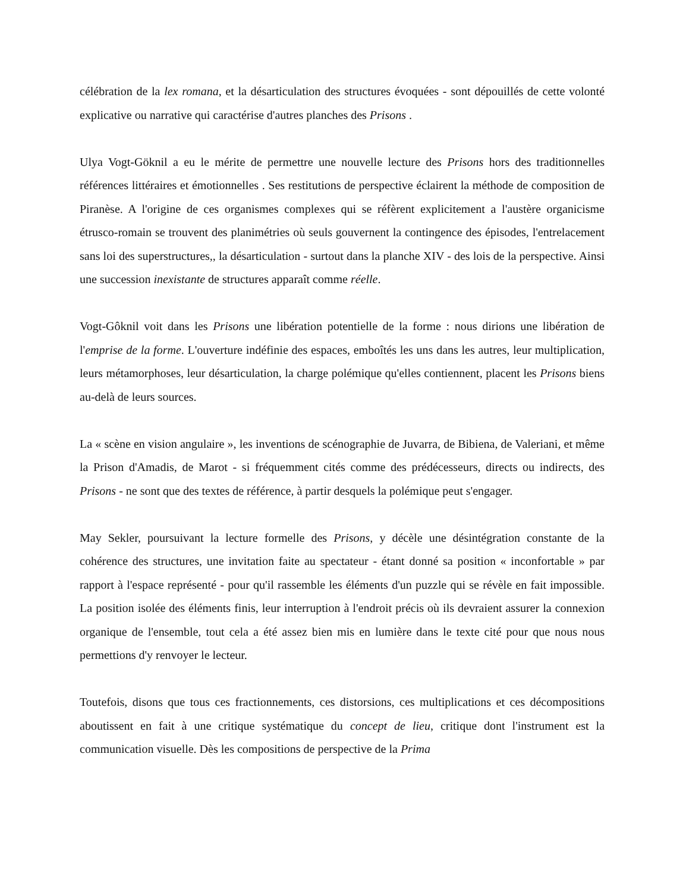célébration de la lex romana, et la désarticulation des structures évoquées - sont dépouillés de cette volonté explicative ou narrative qui caractérise d'autres planches des Prisons .
Ulya Vogt-Göknil a eu le mérite de permettre une nouvelle lecture des Prisons hors des traditionnelles références littéraires et émotionnelles . Ses restitutions de perspective éclairent la méthode de composition de Piranèse. A l'origine de ces organismes complexes qui se réfèrent explicitement a l'austère organicisme étrusco-romain se trouvent des planimétries où seuls gouvernent la contingence des épisodes, l'entrelacement sans loi des superstructures,, la désarticulation - surtout dans la planche XIV - des lois de la perspective. Ainsi une succession inexistante de structures apparaît comme réelle.
Vogt-Gôknil voit dans les Prisons une libération potentielle de la forme : nous dirions une libération de l'emprise de la forme. L'ouverture indéfinie des espaces, emboîtés les uns dans les autres, leur multiplication, leurs métamorphoses, leur désarticulation, la charge polémique qu'elles contiennent, placent les Prisons biens au-delà de leurs sources.
La « scène en vision angulaire », les inventions de scénographie de Juvarra, de Bibiena, de Valeriani, et même la Prison d'Amadis, de Marot - si fréquemment cités comme des prédécesseurs, directs ou indirects, des Prisons - ne sont que des textes de référence, à partir desquels la polémique peut s'engager.
May Sekler, poursuivant la lecture formelle des Prisons, y décèle une désintégration constante de la cohérence des structures, une invitation faite au spectateur - étant donné sa position « inconfortable » par rapport à l'espace représenté - pour qu'il rassemble les éléments d'un puzzle qui se révèle en fait impossible. La position isolée des éléments finis, leur interruption à l'endroit précis où ils devraient assurer la connexion organique de l'ensemble, tout cela a été assez bien mis en lumière dans le texte cité pour que nous nous permettions d'y renvoyer le lecteur.
Toutefois, disons que tous ces fractionnements, ces distorsions, ces multiplications et ces décompositions aboutissent en fait à une critique systématique du concept de lieu, critique dont l'instrument est la communication visuelle. Dès les compositions de perspective de la Prima